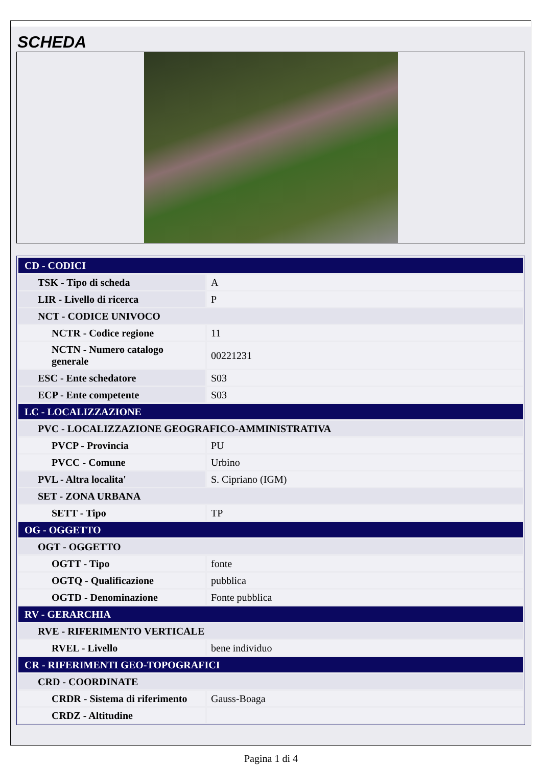SCHEDA
| CD - CODICI | |
| TSK - Tipo di scheda | A |
| LIR - Livello di ricerca | P |
| NCT - CODICE UNIVOCO | |
| NCTR - Codice regione | 11 |
| NCTN - Numero catalogo generale | 00221231 |
| ESC - Ente schedatore | S03 |
| ECP - Ente competente | S03 |
| LC - LOCALIZZAZIONE | |
| PVC - LOCALIZZAZIONE GEOGRAFICO-AMMINISTRATIVA | |
| PVCP - Provincia | PU |
| PVCC - Comune | Urbino |
| PVL - Altra localita' | S. Cipriano (IGM) |
| SET - ZONA URBANA | |
| SETT - Tipo | TP |
| OG - OGGETTO | |
| OGT - OGGETTO | |
| OGTT - Tipo | fonte |
| OGTQ - Qualificazione | pubblica |
| OGTD - Denominazione | Fonte pubblica |
| RV - GERARCHIA | |
| RVE - RIFERIMENTO VERTICALE | |
| RVEL - Livello | bene individuo |
| CR - RIFERIMENTI GEO-TOPOGRAFICI | |
| CRD - COORDINATE | |
| CRDR - Sistema di riferimento | Gauss-Boaga |
| CRDZ - Altitudine | |
Pagina 1 di 4